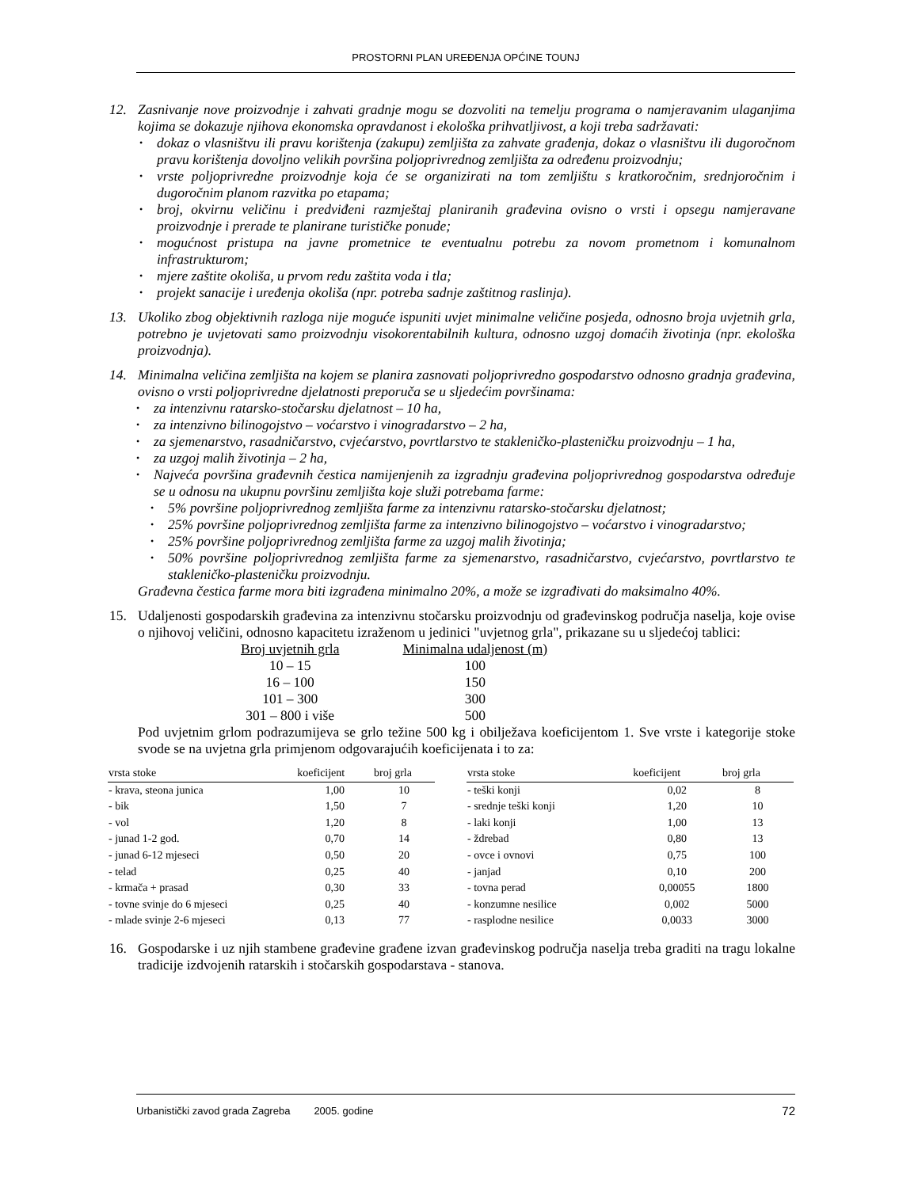PROSTORNI PLAN UREĐENJA OPĆINE TOUNJ
12. Zasnivanje nove proizvodnje i zahvati gradnje mogu se dozvoliti na temelju programa o namjeravanim ulaganjima kojima se dokazuje njihova ekonomska opravdanost i ekološka prihvatljivost, a koji treba sadržavati:
• dokaz o vlasništvu ili pravu korištenja (zakupu) zemljišta za zahvate građenja, dokaz o vlasništvu ili dugoročnom pravu korištenja dovoljno velikih površina poljoprivrednog zemljišta za određenu proizvodnju;
• vrste poljoprivredne proizvodnje koja će se organizirati na tom zemljištu s kratkoročnim, srednjoročnim i dugoročnim planom razvitka po etapama;
• broj, okvirnu veličinu i predviđeni razmještaj planiranih građevina ovisno o vrsti i opsegu namjeravane proizvodnje i prerade te planirane turističke ponude;
• mogućnost pristupa na javne prometnice te eventualnu potrebu za novom prometnom i komunalnom infrastrukturom;
• mjere zaštite okoliša, u prvom redu zaštita voda i tla;
• projekt sanacije i uređenja okoliša (npr. potreba sadnje zaštitnog raslinja).
13. Ukoliko zbog objektivnih razloga nije moguće ispuniti uvjet minimalne veličine posjeda, odnosno broja uvjetnih grla, potrebno je uvjetovati samo proizvodnju visokorentabilnih kultura, odnosno uzgoj domaćih životinja (npr. ekološka proizvodnja).
14. Minimalna veličina zemljišta na kojem se planira zasnovati poljoprivredno gospodarstvo odnosno gradnja građevina, ovisno o vrsti poljoprivredne djelatnosti preporuča se u sljedećim površinama:
• za intenzivnu ratarsko-stočarsku djelatnost – 10 ha,
• za intenzivno bilinogojstvo – voćarstvo i vinogradarstvo – 2 ha,
• za sjemenarstvo, rasadničarstvo, cvjećarstvo, povrtlarstvo te stakleničko-plasteničku proizvodnju – 1 ha,
• za uzgoj malih životinja – 2 ha,
• Najveća površina građevnih čestica namijenjenih za izgradnju građevina poljoprivrednog gospodarstva određuje se u odnosu na ukupnu površinu zemljišta koje služi potrebama farme:
• 5% površine poljoprivrednog zemljišta farme za intenzivnu ratarsko-stočarsku djelatnost;
• 25% površine poljoprivrednog zemljišta farme za intenzivno bilinogojstvo – voćarstvo i vinogradarstvo;
• 25% površine poljoprivrednog zemljišta farme za uzgoj malih životinja;
• 50% površine poljoprivrednog zemljišta farme za sjemenarstvo, rasadničarstvo, cvjećarstvo, povrtlarstvo te stakleničko-plasteničku proizvodnju.
Građevna čestica farme mora biti izgrađena minimalno 20%, a može se izgrađivati do maksimalno 40%.
15. Udaljenosti gospodarskih građevina za intenzivnu stočarsku proizvodnju od građevinskog područja naselja, koje ovise o njihovoj veličini, odnosno kapacitetu izraženom u jedinici "uvjetnog grla", prikazane su u sljedećoj tablici:
| Broj uvjetnih grla | Minimalna udaljenost (m) |
| --- | --- |
| 10 – 15 | 100 |
| 16 – 100 | 150 |
| 101 – 300 | 300 |
| 301 – 800 i više | 500 |
Pod uvjetnim grlom podrazumijeva se grlo težine 500 kg i obilježava koeficijentom 1. Sve vrste i kategorije stoke svode se na uvjetna grla primjenom odgovarajućih koeficijenata i to za:
| vrsta stoke | koeficijent | broj grla |
| --- | --- | --- |
| - krava, steona junica | 1,00 | 10 |
| - bik | 1,50 | 7 |
| - vol | 1,20 | 8 |
| - junad 1-2 god. | 0,70 | 14 |
| - junad 6-12 mjeseci | 0,50 | 20 |
| - telad | 0,25 | 40 |
| - krmača + prasad | 0,30 | 33 |
| - tovne svinje do 6 mjeseci | 0,25 | 40 |
| - mlade svinje 2-6 mjeseci | 0,13 | 77 |
| vrsta stoke | koeficijent | broj grla |
| --- | --- | --- |
| - teški konji | 0,02 | 8 |
| - srednje teški konji | 1,20 | 10 |
| - laki konji | 1,00 | 13 |
| - ždrebad | 0,80 | 13 |
| - ovce i ovnovi | 0,75 | 100 |
| - janjad | 0,10 | 200 |
| - tovna perad | 0,00055 | 1800 |
| - konzumne nesilice | 0,002 | 5000 |
| - rasplodne nesilice | 0,0033 | 3000 |
16. Gospodarske i uz njih stambene građevine građene izvan građevinskog područja naselja treba graditi na tragu lokalne tradicije izdvojenih ratarskih i stočarskih gospodarstava - stanova.
Urbanistički zavod grada Zagreba 2005. godine 72